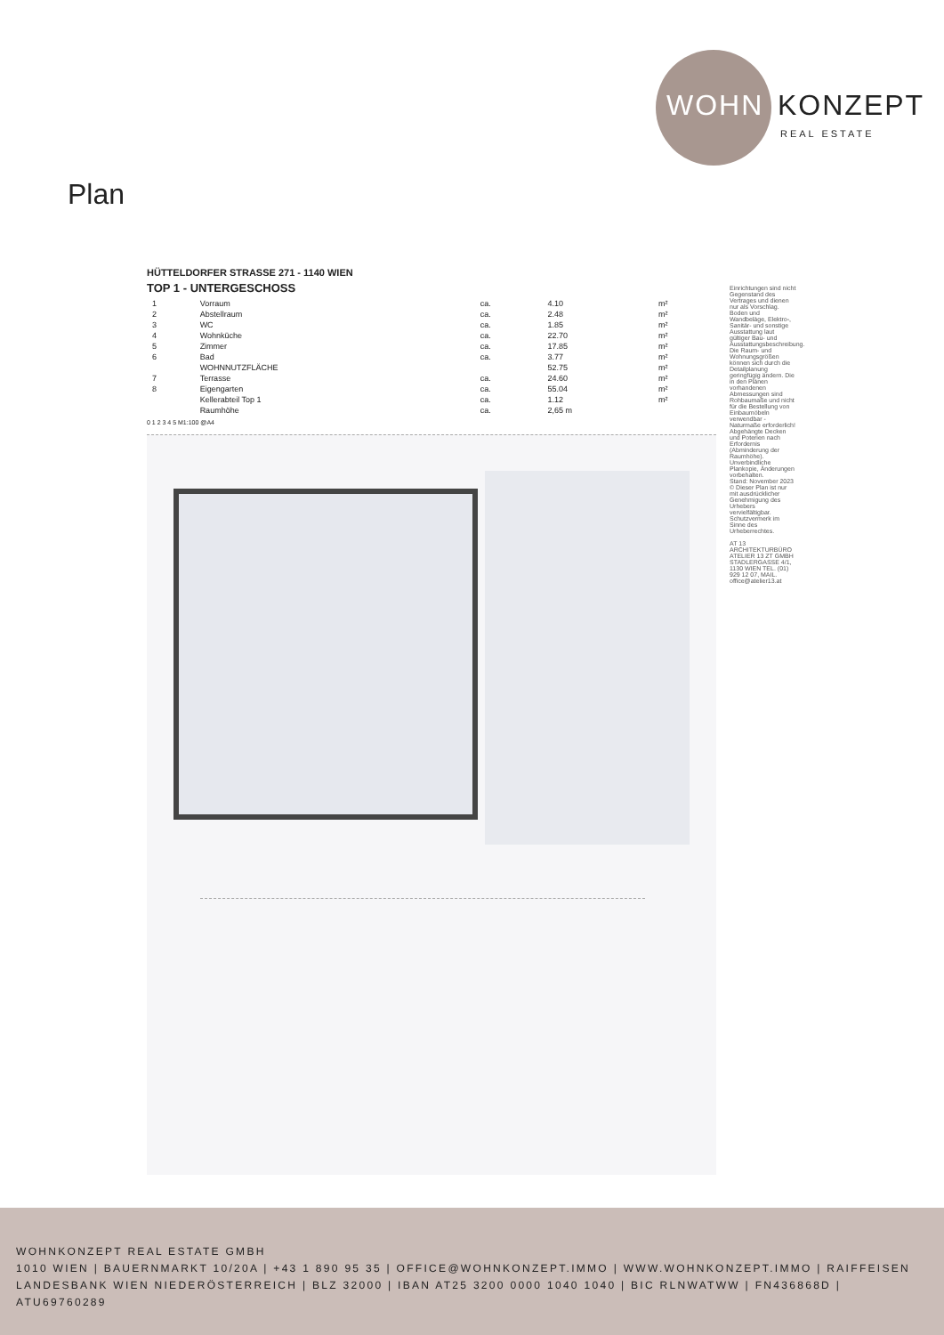WOHN KONZEPT
REAL ESTATE
Plan
HÜTTELDORFER STRASSE 271 - 1140 WIEN
TOP 1 - UNTERGESCHOSS
| 1 | Vorraum | ca. | 4.10 | m² |
| 2 | Abstellraum | ca. | 2.48 | m² |
| 3 | WC | ca. | 1.85 | m² |
| 4 | Wohnküche | ca. | 22.70 | m² |
| 5 | Zimmer | ca. | 17.85 | m² |
| 6 | Bad | ca. | 3.77 | m² |
| | WOHNNUTZFLÄCHE | | 52.75 | m² |
| 7 | Terrasse | ca. | 24.60 | m² |
| 8 | Eigengarten | ca. | 55.04 | m² |
| | Kellerabteil Top 1 | ca. | 1.12 | m² |
| | Raumhöhe | ca. | 2,65 m | |
0 1 2 3 4 5 M1:100 @A4
Einrichtungen sind nicht Gegenstand des Vertrages und dienen nur als Vorschlag. Boden und Wandbeläge, Elektro-, Sanitär- und sonstige Ausstattung laut gültiger Bau- und Ausstattungsbeschreibung. Die Raum- und Wohnungsgrößen können sich durch die Detailplanung geringfügig ändern. Die in den Plänen vorhandenen Abmessungen sind Rohbaumaße und nicht für die Bestellung von Einbaumöbeln verwendbar - Naturmaße erforderlich! Abgehängte Decken und Poterien nach Erfordernis (Abminderung der Raumhöhe). Unverbindliche Plankopie, Änderungen vorbehalten.
Stand: November 2023
© Dieser Plan ist nur mit ausdrücklicher Genehmigung des Urhebers vervielfältigbar. Schutzvermerk im Sinne des Urheberrechtes.
AT 13 ARCHITEKTURBÜRO ATELIER 13 ZT GMBH STADLERGASSE 4/1, 1130 WIEN TEL. (01) 929 12 07, MAIL. office@atelier13.at
WOHNKONZEPT REAL ESTATE GMBH
1010 WIEN | BAUERNMARKT 10/20A | +43 1 890 95 35 | OFFICE@WOHNKONZEPT.IMMO | WWW.WOHNKONZEPT.IMMO | RAIFFEISEN LANDESBANK WIEN NIEDERÖSTERREICH | BLZ 32000 | IBAN AT25 3200 0000 1040 1040 | BIC RLNWATWW | FN436868D | ATU69760289